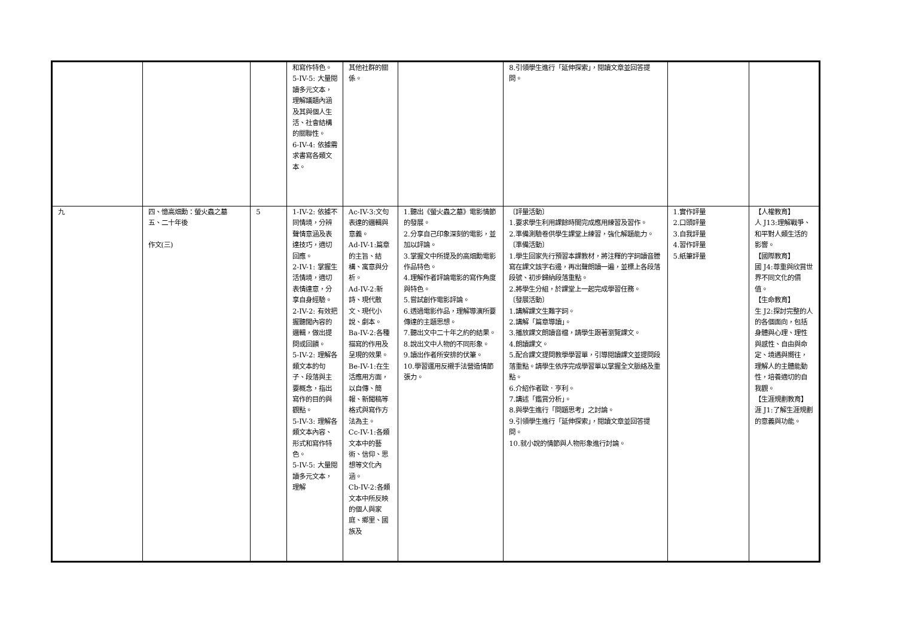| | | | 和寫作特色。 5-IV-5: 大量閱讀多元文本，理解議題內涵及其與個人生活、社會結構的關聯性。 6-IV-4: 依據需求書寫各類文本。 | 其他社群的關係。 | | 8.引領學生進行「延伸探索」，閱讀文章並回答提問。 | | |
| 九 | 四、憶高畑勳：螢火蟲之墓 五、二十年後 作文(三) | 5 | 1-IV-2: 依據不同情境，分辨聲情意涵及表達技巧，適切回應。 2-IV-1: 掌握生活情境，適切表情達意，分享自身經驗。 2-IV-2: 有效把握聽聞內容的邏輯，做出提問或回饋。 5-IV-2: 理解各類文本的句子、段落與主要概念，指出寫作的目的與觀點。 5-IV-3: 理解各類文本內容、形式和寫作特色。 5-IV-5: 大量閱讀多元文本，理解 | Ac-IV-3:文句表達的邏輯與意義。 Ad-IV-1:篇章的主旨、結構、寓意與分析。 Ad-IV-2:新詩、現代散文、現代小說、劇本。 Ba-IV-2:各種描寫的作用及呈現的效果。 Be-IV-1:在生活應用方面，以自傳、簡報、新聞稿等格式與寫作方法為主。 Cc-IV-1:各類文本中的藝術、信仰、思想等文化內涵。 Cb-IV-2:各類文本中所反映的個人與家庭、鄉里、國族及 | 1.聽出《螢火蟲之墓》電影情節的發展。 2.分享自己印象深刻的電影，並加以評論。 3.掌握文中所提及的高畑勳電影作品特色。 4.理解作者評論電影的寫作角度與特色。 5.嘗試創作電影評論。 6.透過電影作品，理解導演所要傳達的主題思想。 7.聽出文中二十年之約的結果。 8.說出文中人物的不同形象。 9.讀出作者所安排的伏筆。 10.學習運用反襯手法營造情節張力。 | 〔評量活動〕 1.要求學生利用課餘時間完成應用練習及習作。 2.準備測驗卷供學生課堂上練習，強化解題能力。 〔準備活動〕 1.學生回家先行預習本課教材，將注釋的字詞讀音謄寫在課文該字右邊，再出聲朗讀一遍，並標上各段落段號、初步歸納段落重點。 2.將學生分組，於課堂上一起完成學習任務。 〔發展活動〕 1.講解課文生難字詞。 2.講解「篇章導讀」。 3.播放課文朗讀音檔，請學生跟著瀏覽課文。 4.朗讀課文。 5.配合課文提問教學學習單，引導閱讀課文並提問段落重點。請學生依序完成學習單以掌握全文脈絡及重點。 6.介紹作者歐．亨利。 7.講述「鑑賞分析」。 8.與學生進行「問題思考」之討論。 9.引領學生進行「延伸探索」，閱讀文章並回答提問。 10.就小說的情節與人物形象進行討論。 | 1.實作評量 2.口頭評量 3.自我評量 4.習作評量 5.紙筆評量 | 【人權教育】 人 J13:理解戰爭、和平對人類生活的影響。 【國際教育】 國 J4:尊重與欣賞世界不同文化的價值。 【生命教育】 生 J2:探討完整的人的各個面向，包括身體與心理、理性與感性、自由與命定、境遇與嚮往，理解人的主體能動性，培養適切的自我觀。 【生涯規劃教育】 涯 J1:了解生涯規劃的意義與功能。 |